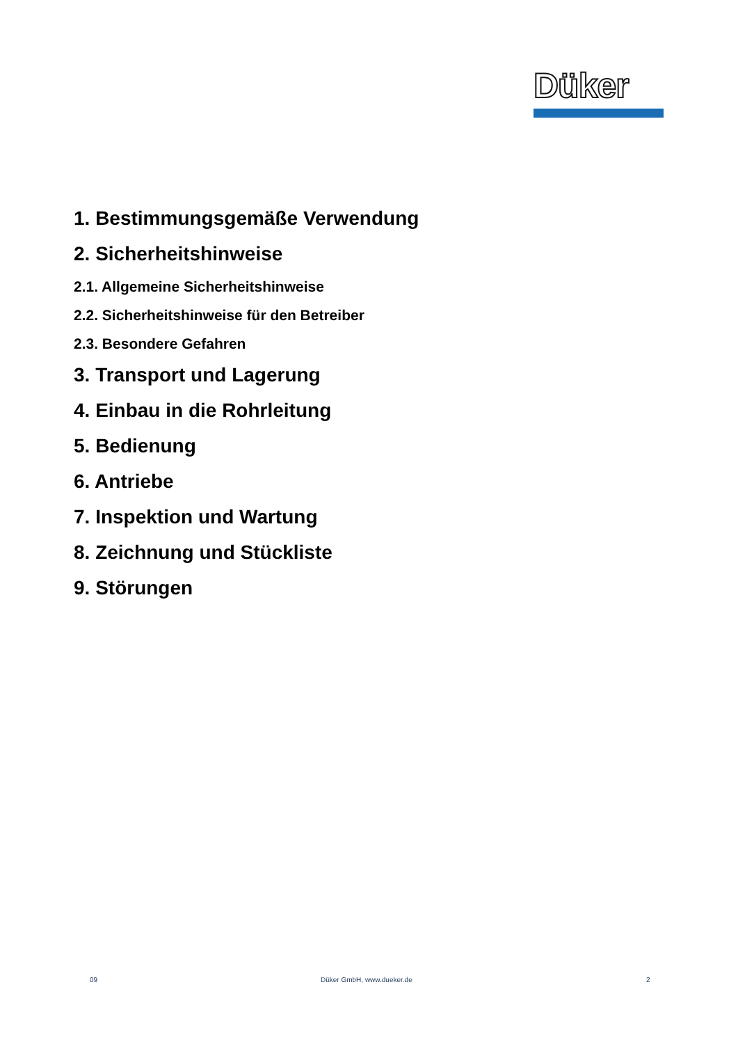Düker
1. Bestimmungsgemäße Verwendung
2. Sicherheitshinweise
2.1. Allgemeine Sicherheitshinweise
2.2. Sicherheitshinweise für den Betreiber
2.3. Besondere Gefahren
3. Transport und Lagerung
4. Einbau in die Rohrleitung
5. Bedienung
6. Antriebe
7. Inspektion und Wartung
8. Zeichnung und Stückliste
9. Störungen
09 Düker GmbH, www.dueker.de 2